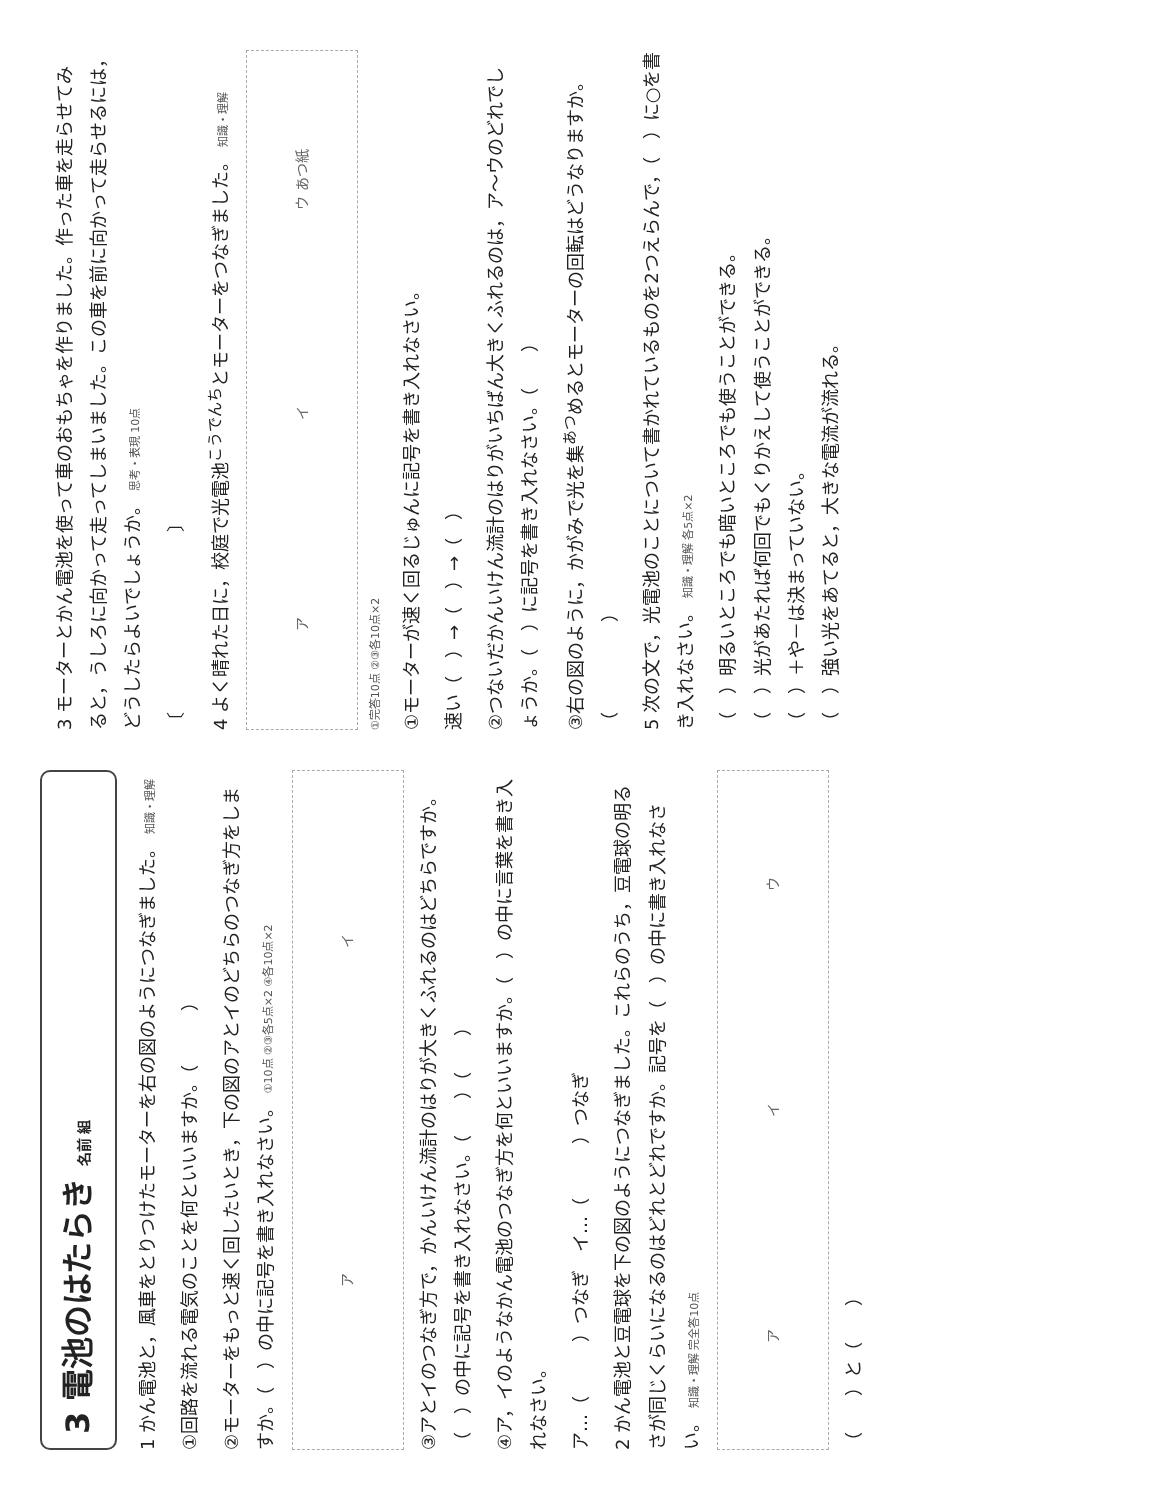3 電池のはたらき 名前 組
1 かん電池と，風車をとりつけたモーターを右の図のようにつなぎました。 知識・理解
①回路を流れる電気のことを何といいますか。（　　　）
②モーターをもっと速く回したいとき，下の図のアとイのどちらのつなぎ方をしますか。（　）の中に記号を書き入れなさい。 ①10点 ②③各5点×2 ④各10点×2
ア イ
③アとイのつなぎ方で，かんいけん流計のはりが大きくふれるのはどちらですか。（　）の中に記号を書き入れなさい。（　　）（　　）
④ア，イのようなかん電池のつなぎ方を何といいますか。（　）の中に言葉を書き入れなさい。
ア…（　　　）つなぎ　イ…（　　　）つなぎ
2 かん電池と豆電球を下の図のようにつなぎました。これらのうち，豆電球の明るさが同じくらいになるのはどれとどれですか。記号を（　）の中に書き入れなさい。 知識・理解 完全答10点
ア イ ウ
（　　）と（　　）
3 モーターとかん電池を使って車のおもちゃを作りました。作った車を走らせてみると，うしろに向かって走ってしまいました。この車を前に向かって走らせるには，どうしたらよいでしょうか。 思考・表現 10点
〔　　　　　　　　　　〕
4 よく晴れた日に，校庭で光電池<sup>こうでんち</sup>とモーターをつなぎました。 知識・理解
ア イ ウ あつ紙
①完答10点 ②③各10点×2
①モーターが速く回るじゅんに記号を書き入れなさい。
速い（　）→（　）→（　）
②つないだかんいけん流計のはりがいちばん大きくふれるのは，ア〜ウのどれでしょうか。（　）に記号を書き入れなさい。（　　）
③右の図のように，かがみで光を集<sup>あつ</sup>めるとモーターの回転はどうなりますか。（　　　　　）
5 次の文で，光電池のことについて書かれているものを2つえらんで，（　）に○を書き入れなさい。 知識・理解 各5点×2
（　）明るいところでも暗いところでも使うことができる。
（　）光があたれば何回でもくりかえして使うことができる。
（　）＋や－は決まっていない。
（　）強い光をあてると，大きな電流が流れる。